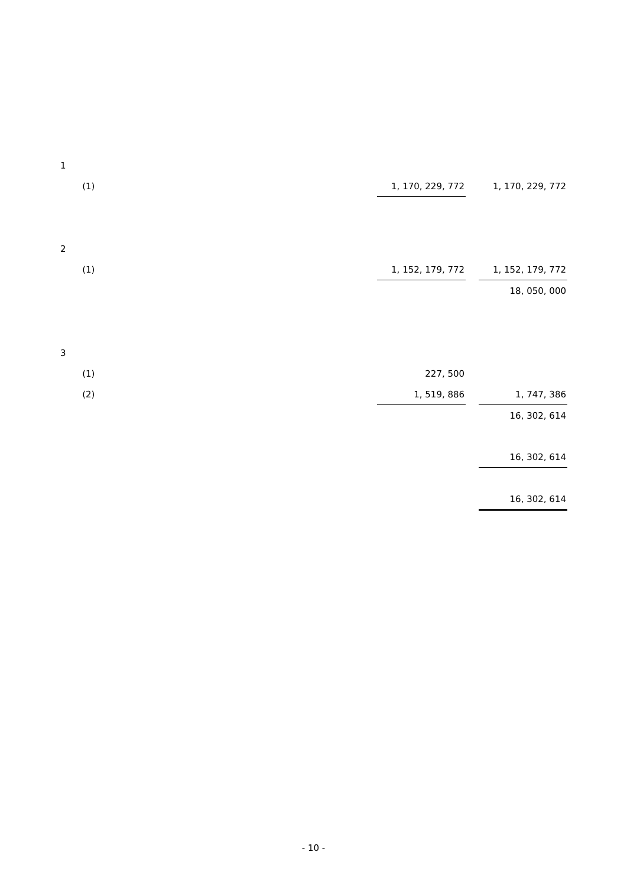| 1 | | | | |
| | (1) | 1, 170, 229, 772 | | 1, 170, 229, 772 |
| 2 | | | | |
| | (1) | 1, 152, 179, 772 | | 1, 152, 179, 772 |
| | | | | 18, 050, 000 |
| 3 | | | | |
| | (1) | 227, 500 | | |
| | (2) | 1, 519, 886 | | 1, 747, 386 |
| | | | | 16, 302, 614 |
| | | | | 16, 302, 614 |
| | | | | 16, 302, 614 |
- 10 -